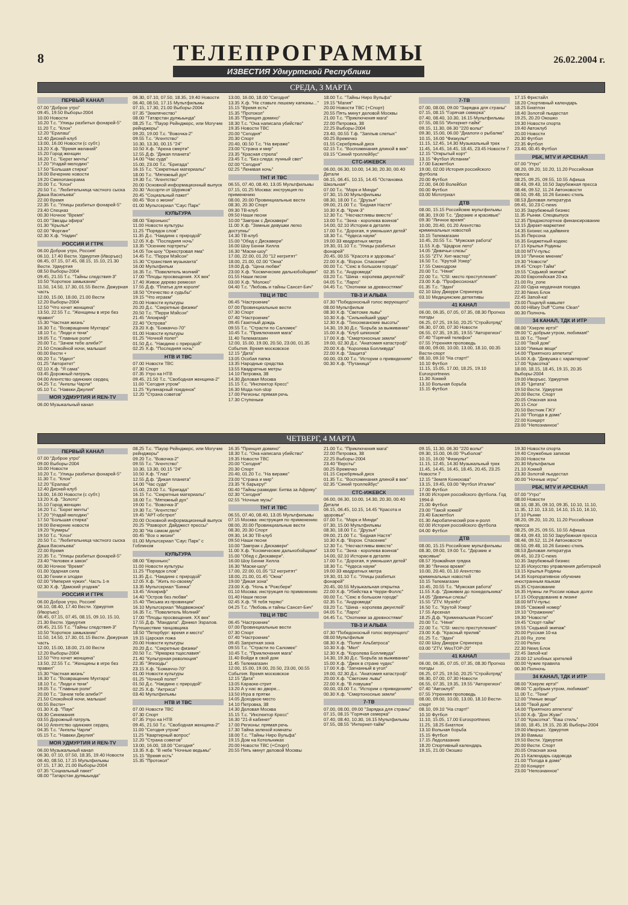8
ТЕЛЕПРОГРАММЫ
ИЗВЕСТИЯ Удмуртской Республики
26.02.2004 г.
СРЕДА, 3 МАРТА
ПЕРВЫЙ КАНАЛ
07.00 "Доброе утро"
09.45, 19.50 Выборы-2004
10.00 Новости
10.20 Т.с. "Улицы разбитых фонарей-5"
11.20 Т.с. "Клон"
12.20 "Ералаш"
12.40 Дисней-клуб
13.00, 16.00 Новости (с субт.)
13.20 Х.ф. "Время желаний"
15.20 Город женщин
16.20 Т.с. "Берег мечты"
17.20 "Угадай мелодию"
17.50 "Большая стирка"
19.00 Вечерние новости
19.20 Смехопанорама
20.00 Т.с. "Клон"
20.50 Т.с. "Любительница частного сыска Даша Васильева"
22.00 Время
22.35 Т.с. "Улицы разбитых фонарей-5"
23.40 Спецназ
00.30 Ночное "Время"
01.00 "Звезды эфира"
01.30 "Крылья"
02.00 "Форганг"
02.30 Х.ф. "Надин"
РОССИЯ И ГТРК
06.00 Доброе утро, Россия!
06.10, 17.40 Вести. Удмуртия (Иворъес)
06.45, 07.15, 07.45, 08.15, 15.10, 21.30 Вести. Удмуртия
08.50 Выборы-2004
09.45, 21.55 Т.с. "Тайны следствия-3"
10.50 "Короткое замыкание"
11.50, 14.50, 17.30, 01.55 Вести. Дежурная часть
12.00, 15.00, 18.00, 21.00 Вести
12.20 Выборы-2004
12.50 "Что хочет женщина"
13.50, 22.55 Т.с. "Женщины в игре без правил"
15.30 "Частная жизнь"
16.30 Т.с. "Возвращение Мухтара"
18.10 Т.с. "Люди и тени"
19.05 Т.с. "Главные роли"
20.00 Т.с. "Зачем тебе алиби?"
21.50 Спокойной ночи, малыши!
00.00 Вести +
00.20 Т.с. "Идиот"
01.25 "Авторитет"
02.10 Х.ф. "Я сама"
03.45 Дорожный патруль
04.00 Агентство одиноких сердец
04.25 Т.с. "Ангелы Чарли"
05.10 Т.с. "Навеки Джулия"
МОЯ УДМУРТИЯ И REN-TV
06.00 Музыкальный канал
06.30, 07.10, 07.50, 18.35, 19.40 Новости
06.40, 08.50, 17.15 Мультфильмы
07.15, 17.30, 21.00 Выборы-2004
07.35 "Землячество"
08.00 "Татарстан дулкыында"
08.25 Т.с. "Пауэр Рейнджерс, или Могучие рейнджеры"
09.20, 19.00 Т.с. "Вовочка-2"
09.55 Т.с. "Агентство"
10.30, 13.30, 00.15 "24"
10.50 Х.ф. "Арена смерти"
12.55 Д.ф. "Дикая планета"
14.00 "Час суда"
15.00, 23.00 Т.с. "Бригада"
16.15 Т.с. "Секретные материалы"
18.00 Т.с. "Мятежный дух"
19.30 Т.с. "Агентство"
20.00 Основной информационный выпуск
20.30 "Ассорти от Шуриков"
20.45 "Социальный пакет"
00.45 "Все о жизни"
01.00 Мультсериал "Саус Парк"
КУЛЬТУРА
08.00 "Евроньюс"
11.00 Новости культуры
11.25 "Порядок слов"
11.35 Д.с. "Наедине с природой"
12.05 Х.ф. "Последняя ночь"
13.35 "Осенние портреты"
14.05 Ток-шоу "Оркестровая яма"
14.45 Т.с. "Перри Мэйсон"
15.30 "Странствия музыканта"
16.00 Мультфильм
16.35 Т.с. "Повелитель молний"
17.00 "Плоды просвещения. XX век"
17.40 Живое дерево ремесел
17.55 Д.ф. "Платье для короля"
18.50 "Отечество и судьбы"
19.15 "Что играем"
20.00 Новости культуры
20.20 Д.с. "Секретные физики"
20.50 Т.с. "Перри Мэйсон"
21.45 "Апокриф"
22.40 "Острова"
23.20 Х.ф. "Боккаччо-70"
01.00 Новости культуры
01.25 "Ночной полет"
01.50 Д.с. "Наедине с природой"
02.25 Х.ф. "Последняя ночь"
НТВ И ТВС
07.00 Новости ТВС
07.30 Спорт
07.35 Утро на НТВ
09.45, 21.50 Т.с. "Свободная женщина-2"
11.00 "Сегодня утром"
11.25 "Кулинарный поединок"
12.20 "Страна советов"
13.00, 16.00, 18.00 "Сегодня"
13.35 Х.ф. "Не ставьте лешему капканы..."
15.15 "Время есть"
15.35 "Протокол"
16.35 "Принцип домино"
18.30 Т.с. "Она написала убийство"
19.35 Новости ТВС
20.00 "Сегодня"
20.30 Спорт
20.40, 00.50 Т.с. "На вираже"
23.00 "Страна и мир"
23.35 "Красная стрела"
23.45 Т.с. "Без следа: лунный свет"
02.00 "Сегодня"
02.25 "Ленивая ночь"
ТНТ И ТВС
06.55, 07.40, 08.40, 13.05 Мультфильмы
07.15, 01.25 Москва: инструкция по применению
08.00, 20.00 Провинциальные вести
08.30, 20.30 Спорт
09.30 ТВ-клуб
09.50 Наши песни
10.00 "Завтрак с Дискавери"
11.00 Х.ф. "Земные девушки легко доступны"
14.30 ТВ-клуб
15.00 "Обед с Дискавери"
16.00 Шоу Бенни Хилла
16.30 "Маски-шоу"
17.00, 22.00, 01.20 "12 негритят"
18.00, 21.00, 02.00 "Окна"
19.00 Д.ф. "Цена любви"
23.00 Х.ф. "Космические дальнобойщики"
01.55 Наши песни
03.00 Х.ф. "Молоко"
04.40 Т.с. "Любовь и тайны Сансет-Бич"
ТВЦ И ТВС
06.45 "Настроение"
07.00 Провинциальные вести
07.30 Спорт
07.40 "Настроение"
09.45 Газетный дождь
09.55 Т.с. "Страсти по Саломее"
10.45 Т.с. "Приключения мага"
11.40 Телемагазин
12.00, 15.00, 19.00, 20.50, 23.00, 01.35 События. Время московское
12.15 "Дата"
13.05 Особая папка
13.35 Народные средства
13.55 Квадратные метры
14.10 Петровка, 38
14.30 Деловая Москва
15.15 Т.с. "Инспектор Кресс"
16.30 Мода non-stop
17.00 Регионы: прямая речь
17.30 Ступеньки
18.00 Т.с. "Тайны Ниро Вульфа"
19.15 "Магия"
20.00 Новости ТВС (+Спорт)
20.55 Пять минут деловой Москвы
21.00 Т.с. "Приключения мага"
22.00 Петровка, 38
22.25 Выборы-2004
23.40, 00.55 Т.ф. "Заплыв слепых"
00.25 Времечко
01.55 Серебряный диск
02.15 Т.с. "Воспоминания длиной в век"
03.15 "Синий троллейбус"
СТС-ИЖЕВСК
06.00, 06.30, 10.00, 14.30, 20.30, 00.40 Детали
06.15, 06.45, 10.15, 14.45 "Остановка Школьная"
07.00 Т.с. "Морк и Минди"
07.30, 15.00 Мультфильмы
08.30, 18.00 Т.с. "Друзья"
09.00, 21.00 Т.с. "Бедная Настя"
10.30 Х.ф. "Крик-3"
12.30 Т.с. "Несчастливы вместе"
13.00 Т.с. "Зена - королева воинов"
14.00, 02.10 Истории в деталях
17.00 Т.с. "Дорогая, я уменьшил детей"
18.30 Т.с. "Чудеса науки"
19.00 33 квадратных метра
19.30, 01.10 Т.с. "Улицы разбитых фонарей"
20.45, 00.55 "Красота и здоровье"
22.00 Х.ф. "Ворон. Спасение"
00.00 Т.с. "Секс в большом городе"
02.35 Т.с. "Андромеда"
03.20 Т.с. "Шина - королева джунглей"
04.05 Т.с. "Ларго"
04.45 Т.с. "Охотники за древностями"
ТВ-3 И АЛЬВА
07.30 "Победоносный голос верующего"
08.00 Мультфильм
08.30 Х.ф. "Светские львы"
10.30 Х.ф. "Сильнейший удар"
12.30 Х.ф. "Тихоокеанские высоты"
14.30, 19.30 Д.с. "Борьба за выживание"
15.00 Х.ф. "Клуб шпионов"
17.00 Х.ф. "Смертоносные земли"
19.00, 02.30 Д.с. "Анатомия катастроф"
20.00 Х.ф. "Королева Болливуда"
22.00 Х.ф. "Защита"
00.00, 03.00 Т.с. "Истории о привидениях"
00.30 Х.ф. "Путаница"
7-ТВ
07.00, 08.00, 09.00 "Зарядка для страны"
07.15, 08.15 "Горячая семерка"
07.40, 08.40, 10.30, 16.15 Мультфильмы
07.55, 08.55 "Интернет-тайм"
09.15, 11.30, 06.30 "220 вольт"
09.30, 15.00, 06.00 "Диалоги о рыбалке"
10.15, 16.00 "Физкульт"
11.15, 12.45, 14.30 Музыкальный трек
11.45, 14.45, 16.45, 18.45, 23.45 Новости 7
12.15 "Открытый корт"
13.15 "Футбол Испании"
17.00 Баскетбол
19.00, 02.00 История российского футбола
20.00 Футбол
22.00, 04.00 Волейбол
00.00 Футбол
03.00 Мототриал
ДТВ
08.00, 15.15 Российские мультфильмы
08.30, 19.00 Т.с. "Дерзкие и красивые"
09.30 "Личное время"
10.00, 20.40, 01.20 Агентство криминальных новостей
10.15 Телемагазин
10.45, 20.55 Т.с. "Мужская работа"
11.55 Х.ф. "Щедрое лето"
14.05 "Девичьи слезы"
15.55 "ZTV. Хит-мастер"
16.50 Т.с. "Крутой Уокер"
17.55 Смеходром
20.00 Т.с. "Няня"
22.00 Т.с. "CSI: место преступления"
23.00 Х.ф. "Профессионал"
01.35 Т.с. "Эден"
02.10 Шоу Джерри Спрингера
03.10 Медицинские детективы
41 КАНАЛ
06.00, 06.35, 07.05, 07.35, 08.30 Прогноз погоды
06.25, 07.25, 19.50, 20.25 "Стройотряд"
06.30, 07.00, 07.30 Новости
06.55, 07.35, 19.35, 19.55 "Авторегион"
07.40 "Горячий телефон"
07.55 Утренняя проповедь
08.00, 09.00, 10.00, 13.00, 18.10, 00.35 Вести-спорт
08.10, 09.10 "На старт!"
10.10 Футбол
11.15, 15.05, 17.00, 18.25, 19.10 Eurosportnews
11.30 Хоккей
13.10 Вольная борьба
15.15 Футбол
17.15 Фристайл
18.20 Спортивный календарь
18.25 Биатлон
18.40 Золотой пьедестал
19.25, 20.20 Окошко
19.30 Новости спорта
19.40 Автоклуб
20.00 Новости
20.30 Футбол
22.35 Футбол
23.40, 00.45 Футбол
РБК, MTV И АРСЕНАЛ
07.00 "Утро"
08.20, 09.20, 10.20, 11.20 Российская пресса
08.25, 09.25, 09.55, 10.55 Афиша
08.43, 09.43, 10.50 Зарубежная пресса
08.46, 09.52, 11.24 Автоновости
08.50, 09.48, 10.26 Бизнес-стиль
08.53 Деловая литература
09.45, 10.23 C-news
10.35 Зарубежный бизнес
11.35 Рынки. Спецвыпуск
12.35 Предэкспортное финансирование
13.15 Директ-маркетинг
14.35 Бизнес на дайвинге
15.35 Персона
16.35 Бюджетный кодекс
17.15 Крылья Родины
18.00 MTV-пульс
19.10 "Личное мнение"
19.30 "Новости"
19.45 "Спорт-Тайм"
19.55 "Седьмой экипаж"
20.00 Европейская 20-ка
21.00 Ru_zone
22.00 Одна неудачная поездка
22.30 News Блок
22.45 Запой-ка!
23.00 Поцелуй навылет
00.00 Hillary Duff "Come Clean"
00.30 Полночь
34 КАНАЛ, ТДК И ИТР
08.00 "Хэерле иртэ!"
09.00 "С добрым утром, любимая!"
11.00 Т.с. "Тени"
12.00 "Твой дом"
13.00 "Умные вещи"
14.00 "Приятного аппетита"
15.00 Х.ф. "Девушка с характером"
17.00 "Красотка"
18.00, 18.15, 18.45, 19.15, 20.35 Выборы-2004
19.00 Иворъес. Удмуртия
19.35 "Цитата"
19.50 Вести. Удмуртия
20.00 Вести. Спорт
20.05 Опасная зона
20.15 Слог
20.50 Вестник ГЖУ
21.00 "Погода в доме"
22.00 Концерт
23.00 "Непознанное"
ЧЕТВЕРГ, 4 МАРТА
ПЕРВЫЙ КАНАЛ
07.00 "Доброе утро"
09.00 Выборы-2004
10.00 Новости
10.20 Т.с. "Улицы разбитых фонарей-5"
11.30 Т.с. "Клон"
12.20 "Ералаш"
12.40 Дисней-клуб
13.00, 16.00 Новости (с субт.)
13.20 Х.ф. "Золото"
15.10 Город женщин
16.20 Т.с. "Берег мечты"
17.20 "Угадай мелодию"
17.50 "Большая стирка"
19.00 Вечерние новости
19.20 "Кумиры"
19.50 Т.с. "Клон"
20.50 Т.с. "Любительница частного сыска Даша Васильева"
22.00 Время
22.35 Т.с. "Улицы разбитых фонарей-5"
23.40 "Человек и закон"
00.30 Ночное "Время"
01.00 Ударная сила
01.30 Гении и злодеи
02.00 "Империя чужих". Часть 1-я
02.30 Х.ф. "Дамский угодник"
РОССИЯ И ГТРК
06.00 Доброе утро, Россия!
06.10, 08.40, 17.40 Вести. Удмуртия (Иворъес)
06.45, 07.15, 07.45, 08.15, 09.10, 15.10, 21.30 Вести. Удмуртия
09.45, 21.55 Т.с. "Тайны следствия-3"
10.50 "Короткое замыкание"
11.50, 14.50, 17.30, 01.15 Вести. Дежурная часть
12.00, 15.00, 18.00, 21.00 Вести
12.20 Выборы-2004
12.50 "Что хочет женщина"
13.50, 22.55 Т.с. "Женщины в игре без правил"
15.30 "Частная жизнь"
16.30 Т.с. "Возвращение Мухтара"
18.10 Т.с. "Люди и тени"
19.05 Т.с. "Главные роли"
20.00 Т.с. "Зачем тебе алиби?"
21.50 Спокойной ночи, малыши!
00.55 Вести+
01.30 Х.ф. "Паук"
03.30 Синемания
03.55 Дорожный патруль
04.10 Агентство одиноких сердец
04.35 Т.с. "Ангелы Чарли"
05.15 Т.с. "Навеки Джулия"
МОЯ УДМУРТИЯ И REN-TV
06.00 Музыкальный канал
06.30, 07.10, 07.50, 18.35, 19.40 Новости
06.40, 08.50, 17.15 Мультфильмы
07.15, 17.30, 21.00 Выборы-2004
07.35 "Социальный пакет"
08.00 "Татарстан дулкыында"
08.25 Т.с. "Пауэр Рейнджерс, или Могучие рейнджеры"
09.20 Т.с. "Вовочка-2"
09.55 Т.с. "Агентство"
10.30, 13.30, 00.15 "24"
10.50 Х.ф. "Глаз"
12.55 Д.ф. "Дикая планета"
14.00 "Час суда"
15.00, 23.00 Т.с. "Бригада"
16.15 Т.с. "Секретные материалы"
18.00 Т.с. "Мятежный дух"
19.00 Т.с. "Вовочка-3"
19.30 Т.с. "Агентство"
19.45 "АРТ-обстрел"
20.00 Основной информационный выпуск
20.25 "Разворот. Дайджест прессы"
20.30 "На самом деле"
00.45 "Все о жизни"
01.00 Мультсериал "Саус Парк" с Гоблином
КУЛЬТУРА
08.00 "Евроньюс"
11.00 Новости культуры
11.25 "Порядок слов"
11.35 Д.с. "Наедине с природой"
12.05 Х.ф. "Жить по-своему"
13.35 Мультсериал "Бинка"
13.45 "Апокриф"
14.40 "Остров без любви"
15.40 "Письма из провинции"
16.10 Мультсериал "Медвежонок"
16.35 Т.с. "Повелитель Молний"
17.00 "Плоды просвещения. XX век"
17.55 Д.ф. "Мандала". Дэниел Эзралов. Путешествие танцовщика
18.50 "Петербург: время и место"
19.15 Царская ложа
20.00 Новости культуры
20.20 Д.с. "Секретные физики"
20.50 Т.с. "Ярмарка тщеславия"
21.40 "Культурная революция"
22.35 "Эпизоды"
23.15 Х.ф. "Боккаччо-70"
01.00 Новости культуры
01.25 "Ночной полет"
01.50 Д.с. "Наедине с природой"
02.25 Х.ф. "Актриса"
03.40 Мультфильмы
НТВ И ТВС
07.00 Новости ТВС
07.30 Спорт
07.35 Утро на НТВ
09.45, 21.50 Т.с. "Свободная женщина-2"
11.00 "Сегодня утром"
11.25 "Квартирный вопрос"
12.20 "Страна советов"
13.00, 16.00, 18.00 "Сегодня"
13.35 Х.ф. "В небе "Ночные ведьмы"
15.15 "Время есть"
15.35 "Протокол"
16.35 "Принцип домино"
18.30 Т.с. "Она написала убийство"
19.35 Новости ТВС
20.00 "Сегодня"
20.30 Спорт
20.40, 01.20 Т.с. "На вираже"
23.00 "Страна и мир"
23.35 "К барьеру!"
00.40 "Тайны разведки: Битва за Африку"
02.30 "Сегодня"
02.55 "Ночные музы"
ТНТ И ТВС
06.55, 07.40, 08.40, 13.05 Мультфильмы
07.15 Москва: инструкция по применению
08.00, 20.00 Провинциальные вести
08.30, 20.30 Спорт
09.30, 14.30 ТВ-клуб
09.50 Наши песни
10.00 "Завтрак с Дискавери"
11.00 Х.ф. "Космические дальнобойщики"
15.00 "Обед с Дискавери".
16.00 Шоу Бенни Хилла
16.30 "Маски-шоу"
17.00, 22.00, 01.05 "12 негритят"
18.00, 21.00, 01.45 "Окна"
19.00 "Дикая зона"
23.00 Х.ф. "Ночь в "Роксбери"
01.10 Москва: инструкция по применению
01.40 Наши песни
02.45 Х.ф. "Я тебя теряю"
04.25 Т.с. "Любовь и тайны Сансет-Бич"
ТВЦ И ТВС
06.45 "Настроение"
07.00 Провинциальные вести
07.30 Спорт
07.40 "Настроение"
09.45 Запретная зона
09.55 Т.с. "Страсти по Саломее"
10.45 Т.с. "Приключения мага"
11.40 Войди в свой дом
11.45 Телемагазин
12.00, 15.00, 19.00, 20.50, 23.00, 00.55 События. Время московское
12.15 "Дата"
13.05 Караоке-стрит
13.20 А у нас во дворе...
13.50 Игра в прятки
14.05 Доходное место
14.10 Петровка, 38
14.30 Деловая Москва
15.15 Т.с. "Инспектор Кресс"
16.30 "21-й кабинет"
17.00 Регионы: прямая речь
17.30 Тайна зеленой комнаты
18.00 Т.с. "Тайны Ниро Вульфа"
19.15 Дом на Котельниках
20.00 Новости ТВС (+Спорт)
20.55 Пять минут деловой Москвы
21.00 Т.с. "Приключения мага"
22.00 Петровка, 38
22.25 Выборы-2004
23.40 "Версты"
00.25 Времечко
01.15 Серебряный диск
01.35 Т.с. "Воспоминания длиной в век"
02.35 "Синий троллейбус"
СТС-ИЖЕВСК
06.00, 06.30, 10.00, 14.30, 20.30, 00.40 Детали
06.15, 06.45, 10.15, 14.45 "Красота и здоровье"
07.00 Т.с. "Морк и Минди"
07.30, 15.00 Мультфильмы
08.30, 18.00 Т.с. "Друзья"
09.00, 21.00 Т.с. "Бедная Настя"
10.30 Х.ф. "Ворон. Спасение"
12.30 Т.с. "Несчастливы вместе"
13.00 Т.с. "Зена - королева воинов"
14.00, 02.10 Истории в деталях
17.00 Т.с. "Дорогая, я уменьшил детей"
18.30 Т.с. "Чудеса науки"
19.00 33 квадратных метра
19.30, 01.10 Т.с. "Улицы разбитых фонарей"
20.45, 00.55 Музыкальная открытка
22.00 Х.ф. "Убийства в Черри-Фоллс"
00.00 Т.с. "Секс в большом городе"
02.35 Т.с. "Андромеда"
03.20 Т.с. "Шина - королева джунглей"
04.05 Т.с. "Ларго"
04.45 Т.с. "Охотники за древностями"
ТВ-3 И АЛЬВА
07.30 "Победоносный голос верующего"
08.00 Мультфильм
08.30 Х.ф. "Полет Альбатроса"
10.30 Х.ф. "Мел"
12.30 Х.ф. "Королева Болливуда"
14.30, 19.30 Д.с. "Борьба за выживание"
15.00 Х.ф. "Джек в стране чудес"
17.00 Х.ф. "Загнанный в угол"
19.00, 02.30 Д.с. "Анатомия катастроф"
20.00 Х.ф. "Светские львы"
22.00 Х.ф. "В ловушке"
00.00, 03.00 Т.с. "Истории о привидениях"
00.30 Х.ф. "Смертоносные земли"
7-ТВ
07.00, 08.00, 09.00 "Зарядка для страны"
07.15, 08.15 "Горячая семерка"
07.40, 08.40, 10.30, 16.15 Мультфильмы
07.55, 08.55 "Интернет-тайм"
09.15, 11.30, 06.30 "220 вольт"
09.30, 15.00, 06.00 "Рыболов"
10.15, 16.00 "Физкульт"
11.15, 12.45, 14.30 Музыкальный трек
11.45, 14.45, 16.45, 18.45, 20.45, 23.25 Новости 7
12.15 "Земля Конюхова"
13.15, 19.45, 03.00 "Футбол Италии"
17.00 Футбол
19.00 История российского футбола. Год 1994-й
21.00 Футбол
23.00 "Такой хоккей"
23.40 Баскетбол
01.30 Акробатический рок-н-ролл
02.00 История российского футбола
04.00 Футбол
ДТВ
08.00, 15.15 Российские мультфильмы
08.30, 09.00, 19.00 Т.с. "Дерзкие и красивые"
08.57 Урожайная грядка
09.30 "Личное время"
10.00, 20.40, 01.10 Агентство криминальных новостей
10.15 Телемагазин
10.45, 20.55 Т.с. "Мужская работа"
11.55 Х.ф. "Доживем до понедельника"
14.05 "Девичьи слезы"
15.55 "ZTV. Музinfo"
16.50 Т.с. "Крутой Уокер"
17.55 Арсенал
18.25 Д.ф. "Криминальная Россия"
20.00 Т.с. "Няня"
22.00 Т.с. "CSI: место преступления"
23.00 Х.ф. "Красный прилив"
01.25 Т.с. "Эден"
02.00 Шоу Джерри Спрингера
03.00 "ZTV. WesTOP-20"
41 КАНАЛ
06.00, 06.35, 07.05, 07.35, 08.30 Прогноз погоды
06.25, 07.25, 19.50, 20.25 "Стройотряд"
06.30, 07.00, 07.30 Новости
06.55, 07.35, 19.35, 19.55 "Авторегион"
07.40 "Автоклуб"
07.55 Утренняя проповедь
08.00, 09.00, 10.00, 13.00, 18.10 Вести-спорт
08.10, 09.10 "На старт!"
10.10 Футбол
11.10, 15.05, 17.00 Eurosportnews
11.25, 18.25 Биатлон
13.10 Вольная борьба
15.15 Футбол
17.15 Ледолазание
18.20 Спортивный календарь
19.15, 21.00 Окошко
19.30 Новости спорта
19.40 Служебные записки
20.00 Новости
20.30 Мультфильм
21.10 Хоккей
23.30 Золотой пьедестал
00.00 "Ночные игры"
РБК, MTV И АРСЕНАЛ
07.00 "Утро"
08.00 Новости
08.10, 08.35, 09.10, 09.35, 10.10, 11.10, 11.35, 12.10, 13.10, 14.10, 15.10, 16.10, 17.10 Рынки
08.20, 09.20, 10.20, 11.20 Российская пресса
08.25, 09.25, 09.55, 10.55 Афиша
08.43, 09.43, 10.50 Зарубежная пресса
08.46, 09.52, 11.24 Автоновости
08.50, 09.48, 10.26 Бизнес-стиль
08.53 Деловая литература
09.45, 10.23 C-news
10.35 Зарубежный бизнес
12.35 Искусство управления дебиторкой
13.15 Крылья Родины
14.35 Корпоративное обучение иностранным языкам
15.35 Страхование
16.35 Нужны ли России новые долги
17.15 Оборудование в лизинг
18.00 MTV-пульс
19.05 "Свежий номер"
19.10 "Отражение"
19.30 "Новости"
19.45 "Спорт-тайм"
19.55 "Седьмой экипаж"
20.00 Русская 10-ка
21.00 Ru_zone
22.00 Релиз
22.30 News Блок
22.45 Запой-ка!
23.00 12 злобных зрителей
00.00 Чужие правила
00.30 Полночь
34 КАНАЛ, ТДК И ИТР
08.00 "Хэерле иртэ!"
09.00 "С добрым утром, любимая!"
11.00 Т.с. "Тени"
12.00 "Умные вещи"
13.00 "Твой дом"
14.00 "Приятного аппетита"
15.00 Х.ф. "Дон Жуан"
17.00 "Красотка". "Ваш стиль"
18.00, 18.45, 19.15, 20.35 Выборы-2004
19.00 Иворъес. Удмуртия
19.30 Вамыш
19.50 Вести. Удмуртия
20.00 Вести. Спорт
20.05 Опасная зона
20.15 Календарь садовода
21.00 "Погода в доме"
22.00 Концерт
23.00 "Непознанное"